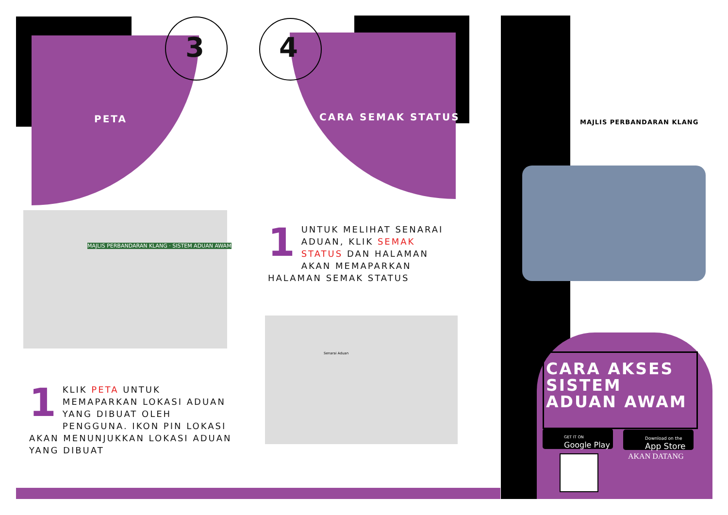3
PETA
1 KLIK PETA UNTUK MEMAPARKAN LOKASI ADUAN YANG DIBUAT OLEH PENGGUNA. IKON PIN LOKASI AKAN MENUNJUKKAN LOKASI ADUAN YANG DIBUAT
MAJLIS PERBANDARAN KLANG · SISTEM ADUAN AWAM
4
CARA SEMAK STATUS
1 UNTUK MELIHAT SENARAI ADUAN, KLIK SEMAK STATUS DAN HALAMAN AKAN MEMAPARKAN HALAMAN SEMAK STATUS
Senarai Aduan
MAJLIS PERBANDARAN KLANG
CARA AKSES
SISTEM
ADUAN AWAM
GET IT ON
Google Play
Download on the
App Store
AKAN DATANG